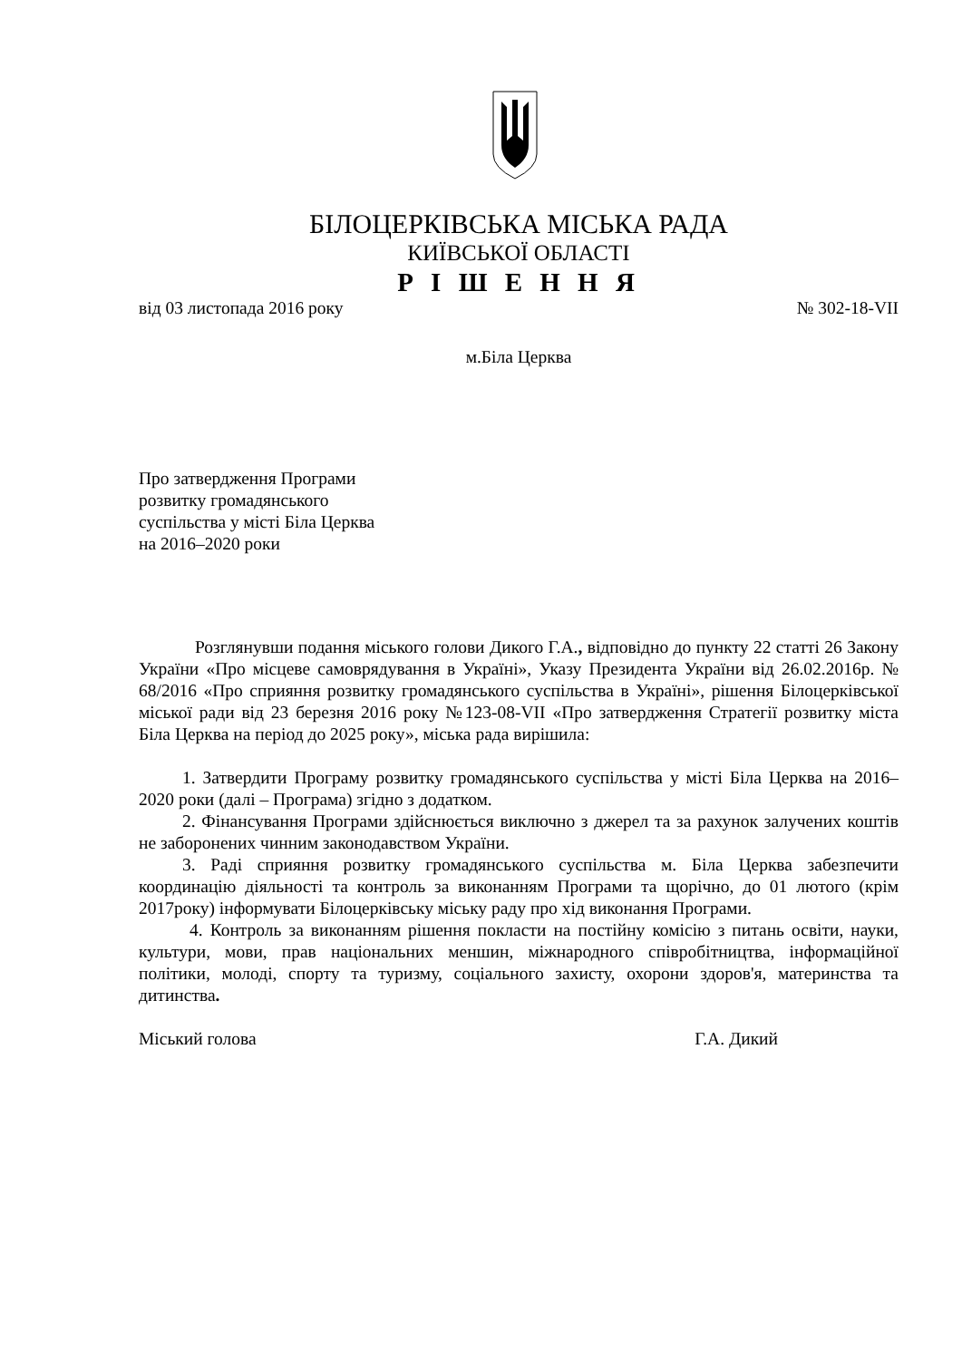БІЛОЦЕРКІВСЬКА МІСЬКА РАДА
КИЇВСЬКОЇ ОБЛАСТІ
Р І Ш Е Н Н Я
від 03 листопада 2016 року № 302-18-VII
м.Біла Церква
Про затвердження Програми
розвитку громадянського
суспільства у місті Біла Церква
на 2016–2020 роки
Розглянувши подання міського голови Дикого Г.А., відповідно до пункту 22 статті 26 Закону України «Про місцеве самоврядування в Україні», Указу Президента України від 26.02.2016р. № 68/2016 «Про сприяння розвитку громадянського суспільства в Україні», рішення Білоцерківської міської ради від 23 березня 2016 року №123-08-VII «Про затвердження Стратегії розвитку міста Біла Церква на період до 2025 року», міська рада вирішила:
1. Затвердити Програму розвитку громадянського суспільства у місті Біла Церква на 2016–2020 роки (далі – Програма) згідно з додатком.
2. Фінансування Програми здійснюється виключно з джерел та за рахунок залучених коштів не заборонених чинним законодавством України.
3. Раді сприяння розвитку громадянського суспільства м. Біла Церква забезпечити координацію діяльності та контроль за виконанням Програми та щорічно, до 01 лютого (крім 2017року) інформувати Білоцерківську міську раду про хід виконання Програми.
4. Контроль за виконанням рішення покласти на постійну комісію з питань освіти, науки, культури, мови, прав національних меншин, міжнародного співробітництва, інформаційної політики, молоді, спорту та туризму, соціального захисту, охорони здоров'я, материнства та дитинства.
Міський голова Г.А. Дикий